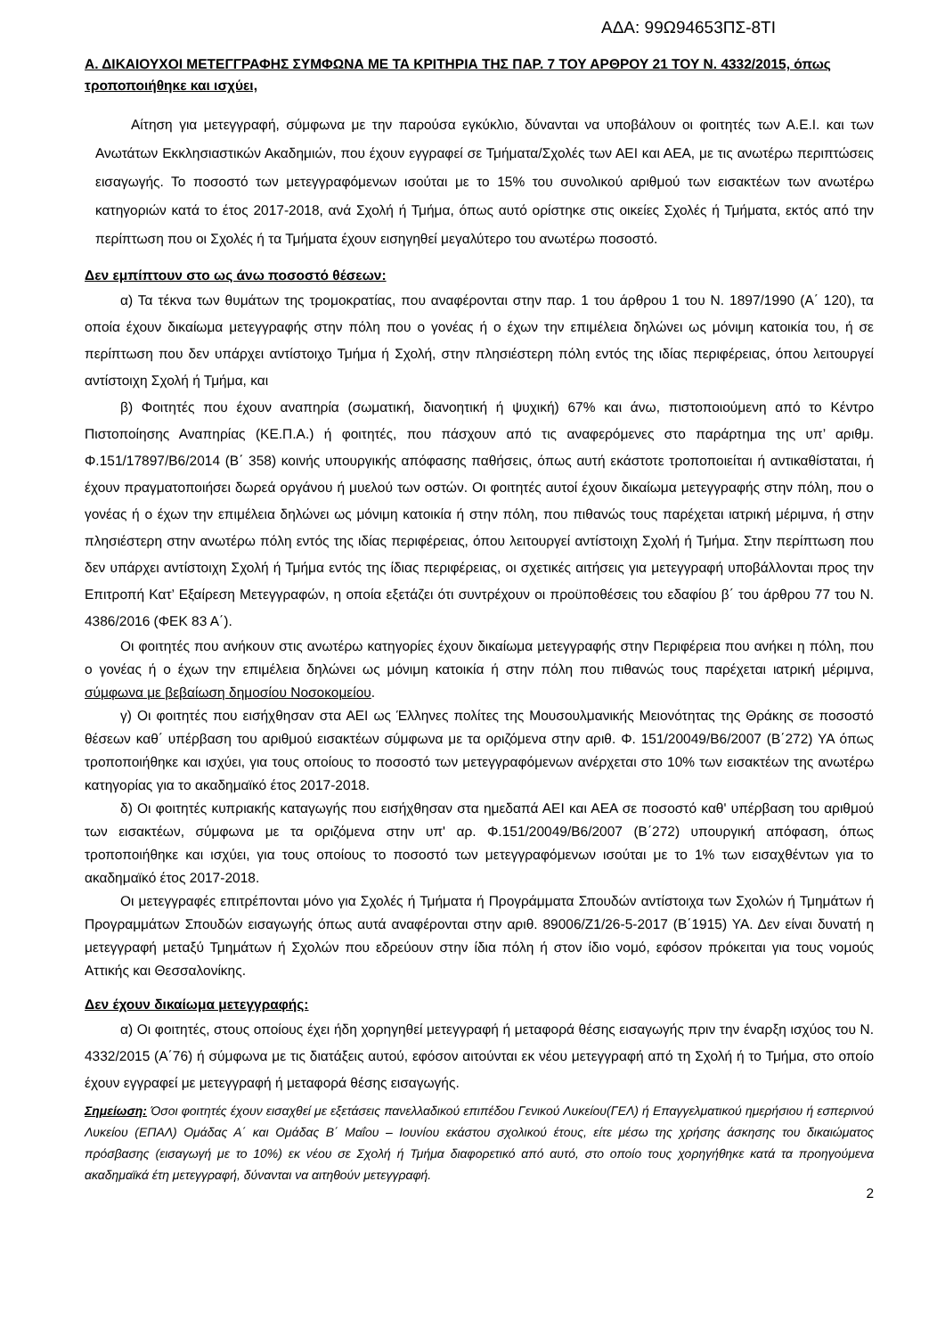ΑΔΑ: 99Ω94653ΠΣ-8ΤΙ
Α. ΔΙΚΑΙΟΥΧΟΙ ΜΕΤΕΓΓΡΑΦΗΣ ΣΥΜΦΩΝΑ ΜΕ ΤΑ ΚΡΙΤΗΡΙΑ ΤΗΣ ΠΑΡ. 7 ΤΟΥ ΑΡΘΡΟΥ 21 ΤΟΥ Ν. 4332/2015, όπως τροποποιήθηκε και ισχύει,
Αίτηση για μετεγγραφή, σύμφωνα με την παρούσα εγκύκλιο, δύνανται να υποβάλουν οι φοιτητές των Α.Ε.Ι. και των Ανωτάτων Εκκλησιαστικών Ακαδημιών, που έχουν εγγραφεί σε Τμήματα/Σχολές των ΑΕΙ και ΑΕΑ, με τις ανωτέρω περιπτώσεις εισαγωγής. Το ποσοστό των μετεγγραφόμενων ισούται με το 15% του συνολικού αριθμού των εισακτέων των ανωτέρω κατηγοριών κατά το έτος 2017-2018, ανά Σχολή ή Τμήμα, όπως αυτό ορίστηκε στις οικείες Σχολές ή Τμήματα, εκτός από την περίπτωση που οι Σχολές ή τα Τμήματα έχουν εισηγηθεί μεγαλύτερο του ανωτέρω ποσοστό.
Δεν εμπίπτουν στο ως άνω ποσοστό θέσεων:
α) Τα τέκνα των θυμάτων της τρομοκρατίας, που αναφέρονται στην παρ. 1 του άρθρου 1 του Ν. 1897/1990 (Α΄ 120), τα οποία έχουν δικαίωμα μετεγγραφής στην πόλη που ο γονέας ή ο έχων την επιμέλεια δηλώνει ως μόνιμη κατοικία του, ή σε περίπτωση που δεν υπάρχει αντίστοιχο Τμήμα ή Σχολή, στην πλησιέστερη πόλη εντός της ιδίας περιφέρειας, όπου λειτουργεί αντίστοιχη Σχολή ή Τμήμα, και
β) Φοιτητές που έχουν αναπηρία (σωματική, διανοητική ή ψυχική) 67% και άνω, πιστοποιούμενη από το Κέντρο Πιστοποίησης Αναπηρίας (ΚΕ.Π.Α.) ή φοιτητές, που πάσχουν από τις αναφερόμενες στο παράρτημα της υπ’ αριθμ. Φ.151/17897/Β6/2014 (Β΄ 358) κοινής υπουργικής απόφασης παθήσεις, όπως αυτή εκάστοτε τροποποιείται ή αντικαθίσταται, ή έχουν πραγματοποιήσει δωρεά οργάνου ή μυελού των οστών. Οι φοιτητές αυτοί έχουν δικαίωμα μετεγγραφής στην πόλη, που ο γονέας ή ο έχων την επιμέλεια δηλώνει ως μόνιμη κατοικία ή στην πόλη, που πιθανώς τους παρέχεται ιατρική μέριμνα, ή στην πλησιέστερη στην ανωτέρω πόλη εντός της ιδίας περιφέρειας, όπου λειτουργεί αντίστοιχη Σχολή ή Τμήμα. Στην περίπτωση που δεν υπάρχει αντίστοιχη Σχολή ή Τμήμα εντός της ίδιας περιφέρειας, οι σχετικές αιτήσεις για μετεγγραφή υποβάλλονται προς την Επιτροπή Κατ’ Εξαίρεση Μετεγγραφών, η οποία εξετάζει ότι συντρέχουν οι προϋποθέσεις του εδαφίου β΄ του άρθρου 77 του Ν. 4386/2016 (ΦΕΚ 83 Α΄).
Οι φοιτητές που ανήκουν στις ανωτέρω κατηγορίες έχουν δικαίωμα μετεγγραφής στην Περιφέρεια που ανήκει η πόλη, που ο γονέας ή ο έχων την επιμέλεια δηλώνει ως μόνιμη κατοικία ή στην πόλη που πιθανώς τους παρέχεται ιατρική μέριμνα, σύμφωνα με βεβαίωση δημοσίου Νοσοκομείου.
γ) Οι φοιτητές που εισήχθησαν στα ΑΕΙ ως Έλληνες πολίτες της Μουσουλμανικής Μειονότητας της Θράκης σε ποσοστό θέσεων καθ΄ υπέρβαση του αριθμού εισακτέων σύμφωνα με τα οριζόμενα στην αριθ. Φ. 151/20049/Β6/2007 (Β΄272) ΥΑ όπως τροποποιήθηκε και ισχύει, για τους οποίους το ποσοστό των μετεγγραφόμενων ανέρχεται στο 10% των εισακτέων της ανωτέρω κατηγορίας για το ακαδημαϊκό έτος 2017-2018.
δ) Οι φοιτητές κυπριακής καταγωγής που εισήχθησαν στα ημεδαπά ΑΕΙ και ΑΕΑ σε ποσοστό καθ' υπέρβαση του αριθμού των εισακτέων, σύμφωνα με τα οριζόμενα στην υπ' αρ. Φ.151/20049/Β6/2007 (Β΄272) υπουργική απόφαση, όπως τροποποιήθηκε και ισχύει, για τους οποίους το ποσοστό των μετεγγραφόμενων ισούται με το 1% των εισαχθέντων για το ακαδημαϊκό έτος 2017-2018.
Οι μετεγγραφές επιτρέπονται μόνο για Σχολές ή Τμήματα ή Προγράμματα Σπουδών αντίστοιχα των Σχολών ή Τμημάτων ή Προγραμμάτων Σπουδών εισαγωγής όπως αυτά αναφέρονται στην αριθ. 89006/Ζ1/26-5-2017 (Β΄1915) ΥΑ. Δεν είναι δυνατή η μετεγγραφή μεταξύ Τμημάτων ή Σχολών που εδρεύουν στην ίδια πόλη ή στον ίδιο νομό, εφόσον πρόκειται για τους νομούς Αττικής και Θεσσαλονίκης.
Δεν έχουν δικαίωμα μετεγγραφής:
α) Οι φοιτητές, στους οποίους έχει ήδη χορηγηθεί μετεγγραφή ή μεταφορά θέσης εισαγωγής πριν την έναρξη ισχύος του Ν. 4332/2015 (Α΄76) ή σύμφωνα με τις διατάξεις αυτού, εφόσον αιτούνται εκ νέου μετεγγραφή από τη Σχολή ή το Τμήμα, στο οποίο έχουν εγγραφεί με μετεγγραφή ή μεταφορά θέσης εισαγωγής.
Σημείωση: Όσοι φοιτητές έχουν εισαχθεί με εξετάσεις πανελλαδικού επιπέδου Γενικού Λυκείου(ΓΕΛ) ή Επαγγελματικού ημερήσιου ή εσπερινού Λυκείου (ΕΠΑΛ) Ομάδας Α΄ και Ομάδας Β΄ Μαΐου – Ιουνίου εκάστου σχολικού έτους, είτε μέσω της χρήσης άσκησης του δικαιώματος πρόσβασης (εισαγωγή με το 10%) εκ νέου σε Σχολή ή Τμήμα διαφορετικό από αυτό, στο οποίο τους χορηγήθηκε κατά τα προηγούμενα ακαδημαϊκά έτη μετεγγραφή, δύνανται να αιτηθούν μετεγγραφή.
2